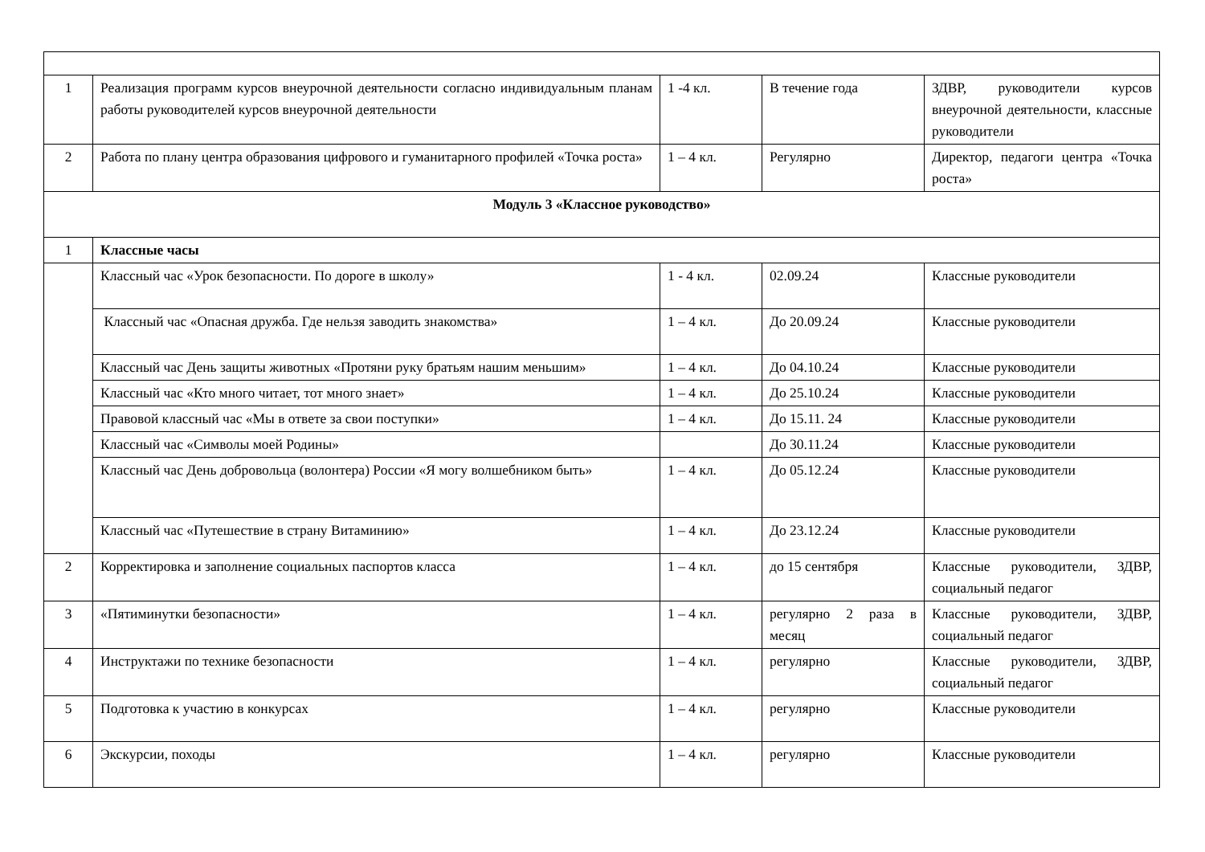| 1 | Реализация программ курсов внеурочной деятельности согласно индивидуальным планам работы руководителей курсов внеурочной деятельности | 1 -4 кл. | В течение года | ЗДВР, руководители курсов внеурочной деятельности, классные руководители |
| 2 | Работа по плану центра образования цифрового и гуманитарного профилей «Точка роста» | 1 – 4 кл. | Регулярно | Директор, педагоги центра «Точка роста» |
| Модуль 3 «Классное руководство» | | | | |
| 1 | Классные часы | | | |
| | Классный час «Урок безопасности. По дороге в школу» | 1 - 4 кл. | 02.09.24 | Классные руководители |
| | Классный час «Опасная дружба. Где нельзя заводить знакомства» | 1 – 4 кл. | До 20.09.24 | Классные руководители |
| | Классный час День защиты животных «Протяни руку братьям нашим меньшим» | 1 – 4 кл. | До 04.10.24 | Классные руководители |
| | Классный час «Кто много читает, тот много знает» | 1 – 4 кл. | До 25.10.24 | Классные руководители |
| | Правовой классный час «Мы в ответе за свои поступки» | 1 – 4 кл. | До 15.11. 24 | Классные руководители |
| | Классный час «Символы моей Родины» | | До 30.11.24 | Классные руководители |
| | Классный час День добровольца (волонтера) России «Я могу волшебником быть» | 1 – 4 кл. | До 05.12.24 | Классные руководители |
| | Классный час «Путешествие в страну Витаминию» | 1 – 4 кл. | До 23.12.24 | Классные руководители |
| 2 | Корректировка и заполнение социальных паспортов класса | 1 – 4 кл. | до 15 сентября | Классные руководители, ЗДВР, социальный педагог |
| 3 | «Пятиминутки безопасности» | 1 – 4 кл. | регулярно 2 раза в месяц | Классные руководители, ЗДВР, социальный педагог |
| 4 | Инструктажи по технике безопасности | 1 – 4 кл. | регулярно | Классные руководители, ЗДВР, социальный педагог |
| 5 | Подготовка к участию в конкурсах | 1 – 4 кл. | регулярно | Классные руководители |
| 6 | Экскурсии, походы | 1 – 4 кл. | регулярно | Классные руководители |